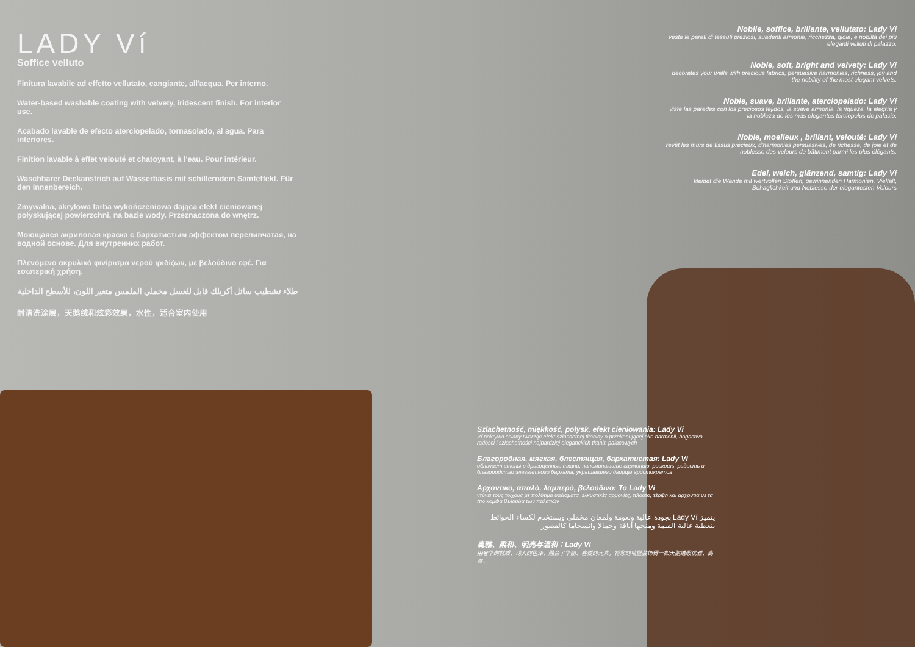LADY Ví
Soffice velluto
Finitura lavabile ad effetto vellutato, cangiante, all'acqua. Per interno.
Water-based washable coating with velvety, iridescent finish. For interior use.
Acabado lavable de efecto aterciopelado, tornasolado, al agua. Para interiores.
Finition lavable à effet velouté et chatoyant, à l'eau. Pour intérieur.
Waschbarer Deckanstrich auf Wasserbasis mit schillerndem Samteffekt. Für den Innenbereich.
Zmywalna, akrylowa farba wykończeniowa dająca efekt cieniowanej połyskującej powierzchni, na bazie wody. Przeznaczona do wnętrz.
Моющаяся акриловая краска с бархатистым эффектом переливчатая, на водной основе. Для внутренних работ.
Πλενόμενο ακρυλικό φινίρισμα νερού ιριδίζων, με βελούδινο εφέ. Για εσωτερική χρήση.
طلاء تشطيب سائل أكريلك قابل للغسل مخملي الملمس متغير اللون، للأسطح الداخلية
耐清洗涂层，天鹅绒和炫彩效果，水性，适合室内使用
Nobile, soffice, brillante, vellutato: Lady Ví
veste le pareti di tessuti preziosi, suadenti armonie, ricchezza, gioia, e nobiltà dei più eleganti velluti di palazzo.
Noble, soft, bright and velvety: Lady Ví
decorates your walls with precious fabrics, persuasive harmonies, richness, joy and the nobility of the most elegant velvets.
Noble, suave, brillante, aterciopelado: Lady Ví
viste las paredes con los preciosos tejidos, la suave armonía, la riqueza, la alegría y la nobleza de los más elegantes terciopelos de palacio.
Noble, moelleux , brillant, velouté: Lady Ví
revêt les murs de tissus précieux, d'harmonies persuasives, de richesse, de joie et de noblesse des velours de bâtiment parmi les plus élégants.
Edel, weich, glänzend, samtig: Lady Ví
kleidet die Wände mit wertvollen Stoffen, gewinnenden Harmonien, Vielfalt, Behaglichkeit und Noblesse der elegantesten Velours
Szlachetność, miękkość, połysk, efekt cieniowania: Lady Ví
Ví pokrywa ściany tworząc efekt szlachetnej tkaniny o przekonującej oko harmonii, bogactwa, radości i szlachetności najbardziej eleganckich tkanin pałacowych
Благородная, мягкая, блестящая, бархатистая: Lady Ví
облачает стены в драгоценные ткани, напоминающие гармонию, роскошь, радость и благородство элегантного бархата, украшавшего дворцы аристократов
Αρχοντικό, απαλό, λαμπερό, βελούδινο: Το Lady Ví
ντύνει τους τοίχους με πολύτιμα υφάσματα, ελκυστικές αρμονίες, πλούτο, τέρψη και αρχοντιά με τα πιο κομψά βελούδα των παλατιών
يتميز Lady Ví بجودة عالية ونعومة ولمعان مخملي ويستخدم لكساء الحوائط بتغطية عالية القيمة ومنحها أناقة وجمالا وانسجاما كالقصور
高雅、柔和、明亮与温和：Lady Ví
用奢华的材质、动人的色泽，融合了华丽、喜悦的元素，将您的墙壁装饰得一如天鹅绒般优雅、高贵。